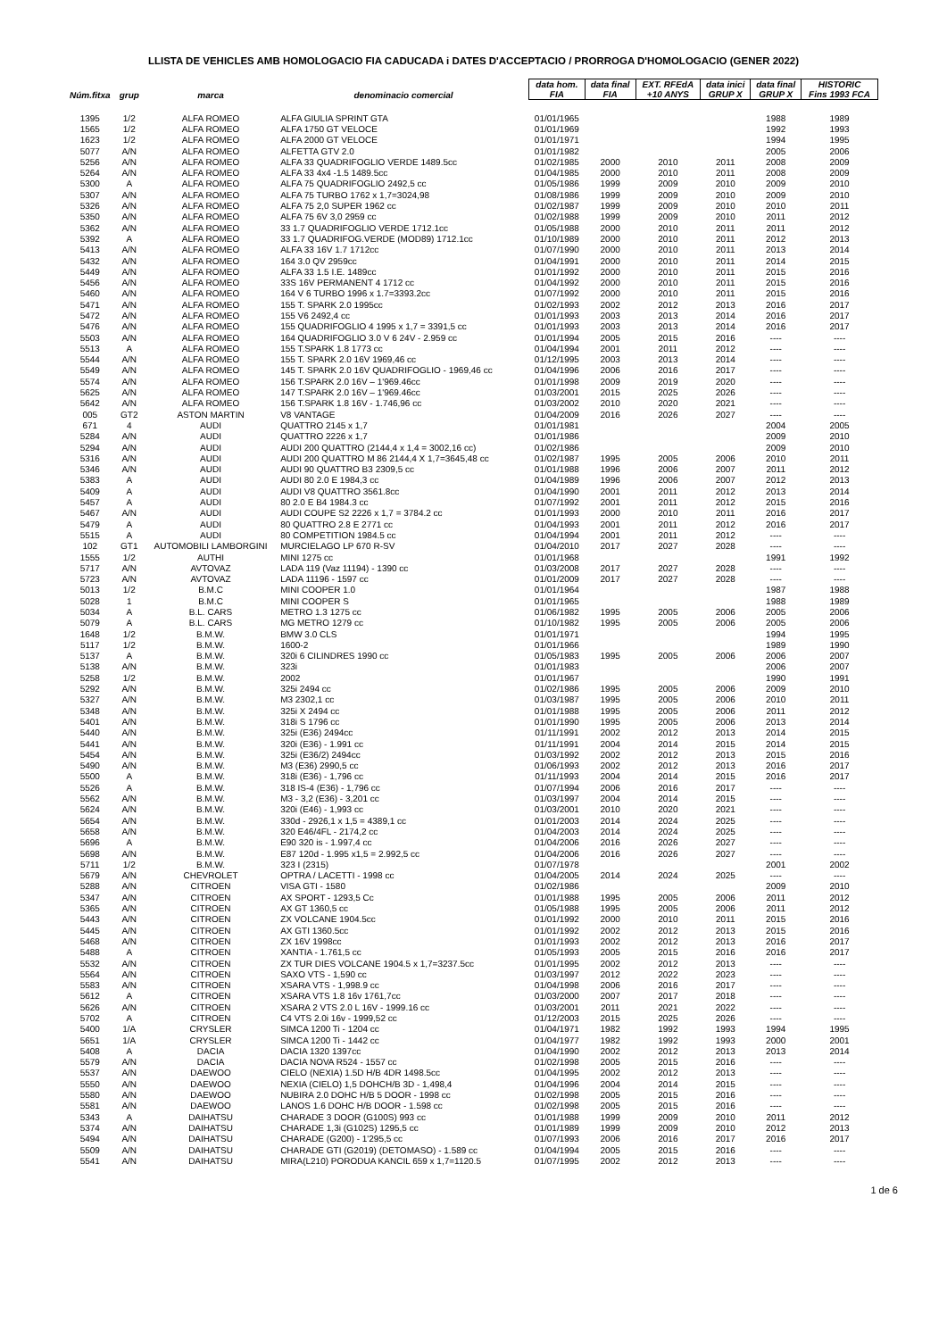LLISTA DE VEHICLES AMB HOMOLOGACIO FIA CADUCADA i DATES D'ACCEPTACIO / PRORROGA D'HOMOLOGACIO (GENER 2022)
| Núm.fitxa | grup | marca | denominacio comercial | data hom. FIA | data final FIA | EXT. RFEdA +10 ANYS | data inici GRUP X | data final GRUP X | HISTORIC Fins 1993 FCA |
| --- | --- | --- | --- | --- | --- | --- | --- | --- | --- |
| 1395 | 1/2 | ALFA ROMEO | ALFA GIULIA SPRINT GTA | 01/01/1965 | | | | 1988 | 1989 |
| 1565 | 1/2 | ALFA ROMEO | ALFA 1750 GT VELOCE | 01/01/1969 | | | | 1992 | 1993 |
| 1623 | 1/2 | ALFA ROMEO | ALFA 2000 GT VELOCE | 01/01/1971 | | | | 1994 | 1995 |
| 5077 | A/N | ALFA ROMEO | ALFETTA GTV 2.0 | 01/01/1982 | | | | 2005 | 2006 |
| 5256 | A/N | ALFA ROMEO | ALFA 33 QUADRIFOGLIO VERDE 1489.5cc | 01/02/1985 | 2000 | 2010 | 2011 | 2008 | 2009 |
| 5264 | A/N | ALFA ROMEO | ALFA 33 4x4 -1.5 1489.5cc | 01/04/1985 | 2000 | 2010 | 2011 | 2008 | 2009 |
| 5300 | A | ALFA ROMEO | ALFA 75 QUADRIFOGLIO 2492,5 cc | 01/05/1986 | 1999 | 2009 | 2010 | 2009 | 2010 |
| 5307 | A/N | ALFA ROMEO | ALFA 75 TURBO 1762 x 1,7=3024,98 | 01/08/1986 | 1999 | 2009 | 2010 | 2009 | 2010 |
| 5326 | A/N | ALFA ROMEO | ALFA 75 2,0 SUPER 1962 cc | 01/02/1987 | 1999 | 2009 | 2010 | 2010 | 2011 |
| 5350 | A/N | ALFA ROMEO | ALFA 75 6V 3,0 2959 cc | 01/02/1988 | 1999 | 2009 | 2010 | 2011 | 2012 |
| 5362 | A/N | ALFA ROMEO | 33 1.7 QUADRIFOGLIO VERDE 1712.1cc | 01/05/1988 | 2000 | 2010 | 2011 | 2011 | 2012 |
| 5392 | A | ALFA ROMEO | 33 1.7 QUADRIFOG.VERDE (MOD89) 1712.1cc | 01/10/1989 | 2000 | 2010 | 2011 | 2012 | 2013 |
| 5413 | A/N | ALFA ROMEO | ALFA 33 16V 1.7 1712cc | 01/07/1990 | 2000 | 2010 | 2011 | 2013 | 2014 |
| 5432 | A/N | ALFA ROMEO | 164 3.0 QV 2959cc | 01/04/1991 | 2000 | 2010 | 2011 | 2014 | 2015 |
| 5449 | A/N | ALFA ROMEO | ALFA 33 1.5 I.E. 1489cc | 01/01/1992 | 2000 | 2010 | 2011 | 2015 | 2016 |
| 5456 | A/N | ALFA ROMEO | 33S 16V PERMANENT 4 1712 cc | 01/04/1992 | 2000 | 2010 | 2011 | 2015 | 2016 |
| 5460 | A/N | ALFA ROMEO | 164 V 6 TURBO 1996 x 1.7=3393.2cc | 01/07/1992 | 2000 | 2010 | 2011 | 2015 | 2016 |
| 5471 | A/N | ALFA ROMEO | 155 T. SPARK 2.0 1995cc | 01/02/1993 | 2002 | 2012 | 2013 | 2016 | 2017 |
| 5472 | A/N | ALFA ROMEO | 155 V6 2492,4 cc | 01/01/1993 | 2003 | 2013 | 2014 | 2016 | 2017 |
| 5476 | A/N | ALFA ROMEO | 155 QUADRIFOGLIO 4 1995 x 1,7 = 3391,5 cc | 01/01/1993 | 2003 | 2013 | 2014 | 2016 | 2017 |
| 5503 | A/N | ALFA ROMEO | 164 QUADRIFOGLIO 3.0 V 6 24V - 2.959 cc | 01/01/1994 | 2005 | 2015 | 2016 | ---- | ---- |
| 5513 | A | ALFA ROMEO | 155 T.SPARK 1.8 1773 cc | 01/04/1994 | 2001 | 2011 | 2012 | ---- | ---- |
| 5544 | A/N | ALFA ROMEO | 155 T. SPARK 2.0 16V 1969,46 cc | 01/12/1995 | 2003 | 2013 | 2014 | ---- | ---- |
| 5549 | A/N | ALFA ROMEO | 145 T. SPARK 2.0 16V QUADRIFOGLIO - 1969,46 cc | 01/04/1996 | 2006 | 2016 | 2017 | ---- | ---- |
| 5574 | A/N | ALFA ROMEO | 156 T.SPARK 2.0 16V – 1'969.46cc | 01/01/1998 | 2009 | 2019 | 2020 | ---- | ---- |
| 5625 | A/N | ALFA ROMEO | 147 T.SPARK 2.0 16V – 1'969.46cc | 01/03/2001 | 2015 | 2025 | 2026 | ---- | ---- |
| 5642 | A/N | ALFA ROMEO | 156 T.SPARK 1.8 16V - 1.746,96 cc | 01/03/2002 | 2010 | 2020 | 2021 | ---- | ---- |
| 005 | GT2 | ASTON MARTIN | V8 VANTAGE | 01/04/2009 | 2016 | 2026 | 2027 | ---- | ---- |
| 671 | 4 | AUDI | QUATTRO 2145 x 1,7 | 01/01/1981 | | | | 2004 | 2005 |
| 5284 | A/N | AUDI | QUATTRO 2226 x 1,7 | 01/01/1986 | | | | 2009 | 2010 |
| 5294 | A/N | AUDI | AUDI 200 QUATTRO (2144,4 x 1,4 = 3002,16 cc) | 01/02/1986 | | | | 2009 | 2010 |
| 5316 | A/N | AUDI | AUDI 200 QUATTRO M 86 2144,4 X 1,7=3645,48 cc | 01/02/1987 | 1995 | 2005 | 2006 | 2010 | 2011 |
| 5346 | A/N | AUDI | AUDI 90 QUATTRO B3 2309,5 cc | 01/01/1988 | 1996 | 2006 | 2007 | 2011 | 2012 |
| 5383 | A | AUDI | AUDI 80 2.0 E 1984,3 cc | 01/04/1989 | 1996 | 2006 | 2007 | 2012 | 2013 |
| 5409 | A | AUDI | AUDI V8 QUATTRO 3561.8cc | 01/04/1990 | 2001 | 2011 | 2012 | 2013 | 2014 |
| 5457 | A | AUDI | 80 2.0 E B4 1984.3 cc | 01/07/1992 | 2001 | 2011 | 2012 | 2015 | 2016 |
| 5467 | A/N | AUDI | AUDI COUPE S2 2226 x 1,7 = 3784.2 cc | 01/01/1993 | 2000 | 2010 | 2011 | 2016 | 2017 |
| 5479 | A | AUDI | 80 QUATTRO 2.8 E 2771 cc | 01/04/1993 | 2001 | 2011 | 2012 | 2016 | 2017 |
| 5515 | A | AUDI | 80 COMPETITION 1984.5 cc | 01/04/1994 | 2001 | 2011 | 2012 | ---- | ---- |
| 102 | GT1 | AUTOMOBILI LAMBORGINI | MURCIELAGO LP 670 R-SV | 01/04/2010 | 2017 | 2027 | 2028 | ---- | ---- |
| 1555 | 1/2 | AUTHI | MINI 1275 cc | 01/01/1968 | | | | 1991 | 1992 |
| 5717 | A/N | AVTOVAZ | LADA 119 (Vaz 11194) - 1390 cc | 01/03/2008 | 2017 | 2027 | 2028 | ---- | ---- |
| 5723 | A/N | AVTOVAZ | LADA 11196 - 1597 cc | 01/01/2009 | 2017 | 2027 | 2028 | ---- | ---- |
| 5013 | 1/2 | B.M.C | MINI COOPER 1.0 | 01/01/1964 | | | | 1987 | 1988 |
| 5028 | 1 | B.M.C | MINI COOPER S | 01/01/1965 | | | | 1988 | 1989 |
| 5034 | A | B.L. CARS | METRO 1.3 1275 cc | 01/06/1982 | 1995 | 2005 | 2006 | 2005 | 2006 |
| 5079 | A | B.L. CARS | MG METRO 1279 cc | 01/10/1982 | 1995 | 2005 | 2006 | 2005 | 2006 |
| 1648 | 1/2 | B.M.W. | BMW 3.0 CLS | 01/01/1971 | | | | 1994 | 1995 |
| 5117 | 1/2 | B.M.W. | 1600-2 | 01/01/1966 | | | | 1989 | 1990 |
| 5137 | A | B.M.W. | 320i 6 CILINDRES 1990 cc | 01/05/1983 | 1995 | 2005 | 2006 | 2006 | 2007 |
| 5138 | A/N | B.M.W. | 323i | 01/01/1983 | | | | 2006 | 2007 |
| 5258 | 1/2 | B.M.W. | 2002 | 01/01/1967 | | | | 1990 | 1991 |
| 5292 | A/N | B.M.W. | 325i 2494 cc | 01/02/1986 | 1995 | 2005 | 2006 | 2009 | 2010 |
| 5327 | A/N | B.M.W. | M3 2302,1 cc | 01/03/1987 | 1995 | 2005 | 2006 | 2010 | 2011 |
| 5348 | A/N | B.M.W. | 325i X 2494 cc | 01/01/1988 | 1995 | 2005 | 2006 | 2011 | 2012 |
| 5401 | A/N | B.M.W. | 318i S 1796 cc | 01/01/1990 | 1995 | 2005 | 2006 | 2013 | 2014 |
| 5440 | A/N | B.M.W. | 325i (E36) 2494cc | 01/11/1991 | 2002 | 2012 | 2013 | 2014 | 2015 |
| 5441 | A/N | B.M.W. | 320i (E36) - 1.991 cc | 01/11/1991 | 2004 | 2014 | 2015 | 2014 | 2015 |
| 5454 | A/N | B.M.W. | 325i (E36/2) 2494cc | 01/03/1992 | 2002 | 2012 | 2013 | 2015 | 2016 |
| 5490 | A/N | B.M.W. | M3 (E36) 2990,5 cc | 01/06/1993 | 2002 | 2012 | 2013 | 2016 | 2017 |
| 5500 | A | B.M.W. | 318i (E36) - 1,796 cc | 01/11/1993 | 2004 | 2014 | 2015 | 2016 | 2017 |
| 5526 | A | B.M.W. | 318 IS-4 (E36) - 1,796 cc | 01/07/1994 | 2006 | 2016 | 2017 | ---- | ---- |
| 5562 | A/N | B.M.W. | M3 - 3,2 (E36) - 3,201 cc | 01/03/1997 | 2004 | 2014 | 2015 | ---- | ---- |
| 5624 | A/N | B.M.W. | 320i (E46) - 1,993 cc | 01/03/2001 | 2010 | 2020 | 2021 | ---- | ---- |
| 5654 | A/N | B.M.W. | 330d - 2926,1 x 1,5 = 4389,1 cc | 01/01/2003 | 2014 | 2024 | 2025 | ---- | ---- |
| 5658 | A/N | B.M.W. | 320 E46/4FL - 2174,2 cc | 01/04/2003 | 2014 | 2024 | 2025 | ---- | ---- |
| 5696 | A | B.M.W. | E90 320 is - 1.997,4 cc | 01/04/2006 | 2016 | 2026 | 2027 | ---- | ---- |
| 5698 | A/N | B.M.W. | E87 120d - 1.995 x1,5 = 2.992,5 cc | 01/04/2006 | 2016 | 2026 | 2027 | ---- | ---- |
| 5711 | 1/2 | B.M.W. | 323 I (2315) | 01/07/1978 | | | | 2001 | 2002 |
| 5679 | A/N | CHEVROLET | OPTRA / LACETTI - 1998 cc | 01/04/2005 | 2014 | 2024 | 2025 | ---- | ---- |
| 5288 | A/N | CITROEN | VISA GTI - 1580 | 01/02/1986 | | | | 2009 | 2010 |
| 5347 | A/N | CITROEN | AX SPORT - 1293,5 Cc | 01/01/1988 | 1995 | 2005 | 2006 | 2011 | 2012 |
| 5365 | A/N | CITROEN | AX GT 1360,5 cc | 01/05/1988 | 1995 | 2005 | 2006 | 2011 | 2012 |
| 5443 | A/N | CITROEN | ZX VOLCANE 1904.5cc | 01/01/1992 | 2000 | 2010 | 2011 | 2015 | 2016 |
| 5445 | A/N | CITROEN | AX GTI 1360.5cc | 01/01/1992 | 2002 | 2012 | 2013 | 2015 | 2016 |
| 5468 | A/N | CITROEN | ZX 16V 1998cc | 01/01/1993 | 2002 | 2012 | 2013 | 2016 | 2017 |
| 5488 | A | CITROEN | XANTIA - 1.761,5 cc | 01/05/1993 | 2005 | 2015 | 2016 | 2016 | 2017 |
| 5532 | A/N | CITROEN | ZX TUR DIES VOLCANE 1904.5 x 1,7=3237.5cc | 01/01/1995 | 2002 | 2012 | 2013 | ---- | ---- |
| 5564 | A/N | CITROEN | SAXO VTS - 1,590 cc | 01/03/1997 | 2012 | 2022 | 2023 | ---- | ---- |
| 5583 | A/N | CITROEN | XSARA VTS - 1,998.9 cc | 01/04/1998 | 2006 | 2016 | 2017 | ---- | ---- |
| 5612 | A | CITROEN | XSARA VTS 1.8 16v 1761,7cc | 01/03/2000 | 2007 | 2017 | 2018 | ---- | ---- |
| 5626 | A/N | CITROEN | XSARA 2 VTS 2.0 L 16V - 1999.16 cc | 01/03/2001 | 2011 | 2021 | 2022 | ---- | ---- |
| 5702 | A | CITROEN | C4 VTS 2.0i 16v - 1999,52 cc | 01/12/2003 | 2015 | 2025 | 2026 | ---- | ---- |
| 5400 | 1/A | CRYSLER | SIMCA 1200 Ti - 1204 cc | 01/04/1971 | 1982 | 1992 | 1993 | 1994 | 1995 |
| 5651 | 1/A | CRYSLER | SIMCA 1200 Ti - 1442 cc | 01/04/1977 | 1982 | 1992 | 1993 | 2000 | 2001 |
| 5408 | A | DACIA | DACIA 1320 1397cc | 01/04/1990 | 2002 | 2012 | 2013 | 2013 | 2014 |
| 5579 | A/N | DACIA | DACIA NOVA R524 - 1557 cc | 01/02/1998 | 2005 | 2015 | 2016 | ---- | ---- |
| 5537 | A/N | DAEWOO | CIELO (NEXIA) 1.5D H/B 4DR 1498.5cc | 01/04/1995 | 2002 | 2012 | 2013 | ---- | ---- |
| 5550 | A/N | DAEWOO | NEXIA (CIELO) 1,5 DOHCH/B 3D - 1,498,4 | 01/04/1996 | 2004 | 2014 | 2015 | ---- | ---- |
| 5580 | A/N | DAEWOO | NUBIRA 2.0 DOHC H/B 5 DOOR - 1998 cc | 01/02/1998 | 2005 | 2015 | 2016 | ---- | ---- |
| 5581 | A/N | DAEWOO | LANOS 1.6 DOHC H/B DOOR - 1.598 cc | 01/02/1998 | 2005 | 2015 | 2016 | ---- | ---- |
| 5343 | A | DAIHATSU | CHARADE 3 DOOR (G100S) 993 cc | 01/01/1988 | 1999 | 2009 | 2010 | 2011 | 2012 |
| 5374 | A/N | DAIHATSU | CHARADE 1,3i (G102S) 1295,5 cc | 01/01/1989 | 1999 | 2009 | 2010 | 2012 | 2013 |
| 5494 | A/N | DAIHATSU | CHARADE (G200) - 1'295,5 cc | 01/07/1993 | 2006 | 2016 | 2017 | 2016 | 2017 |
| 5509 | A/N | DAIHATSU | CHARADE GTI (G2019) (DETOMASO) - 1.589 cc | 01/04/1994 | 2005 | 2015 | 2016 | ---- | ---- |
| 5541 | A/N | DAIHATSU | MIRA(L210) PORODUA KANCIL 659 x 1,7=1120.5 | 01/07/1995 | 2002 | 2012 | 2013 | ---- | ---- |
1 de 6